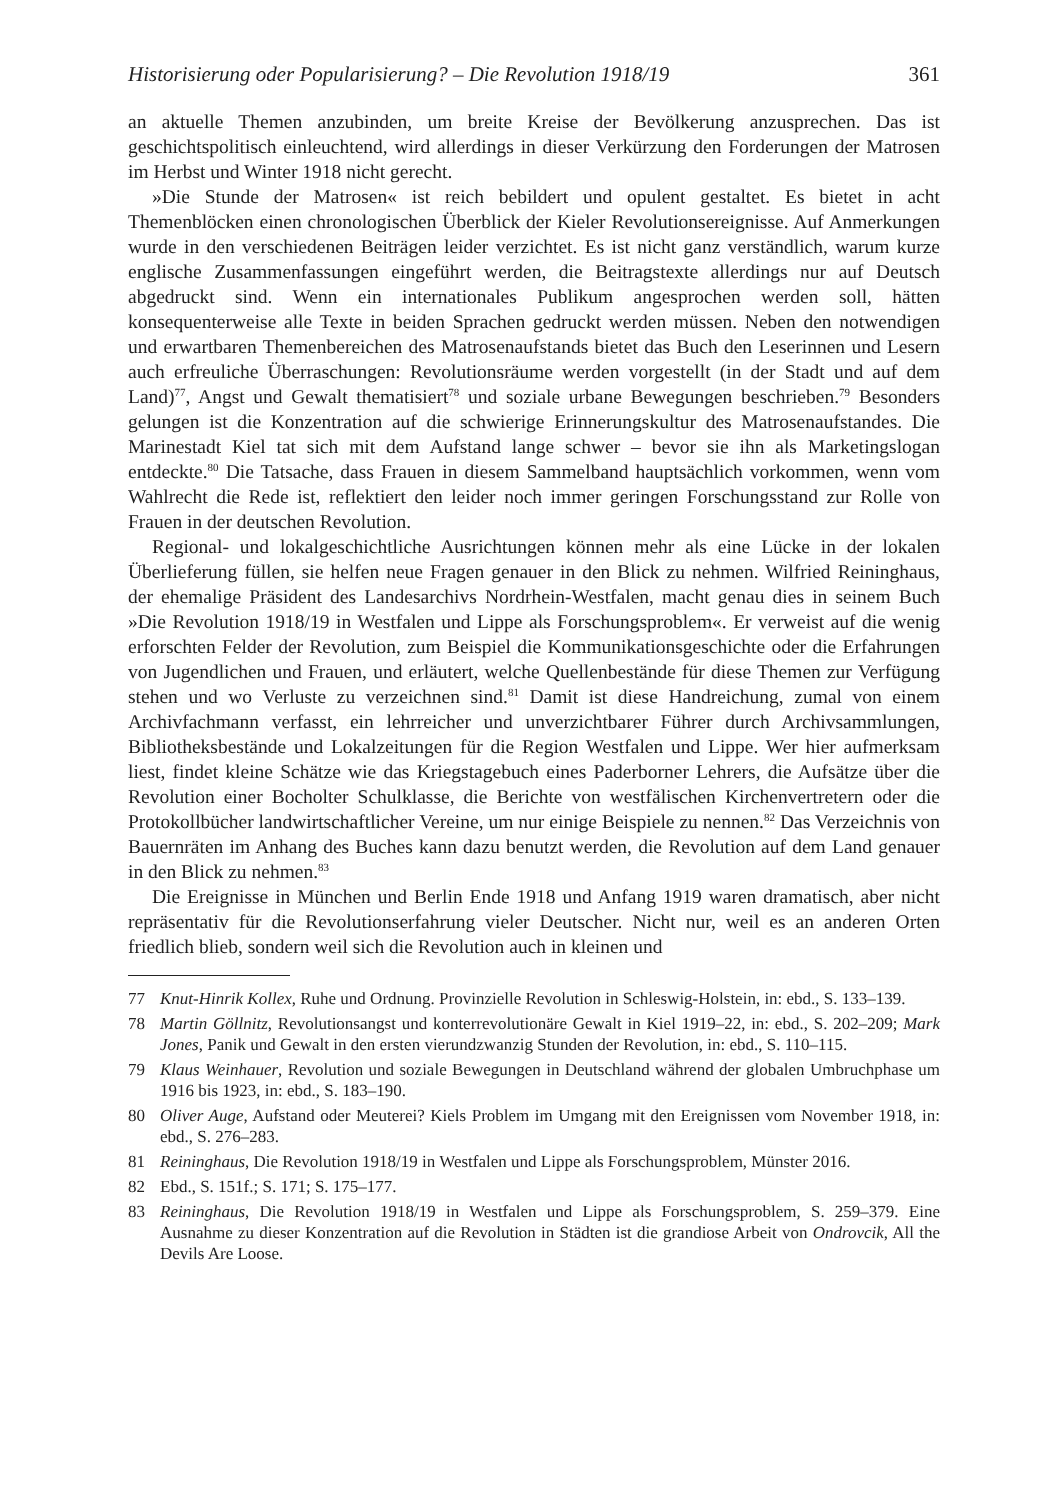Historisierung oder Popularisierung? – Die Revolution 1918/19 361
an aktuelle Themen anzubinden, um breite Kreise der Bevölkerung anzusprechen. Das ist geschichtspolitisch einleuchtend, wird allerdings in dieser Verkürzung den Forderungen der Matrosen im Herbst und Winter 1918 nicht gerecht.
»Die Stunde der Matrosen« ist reich bebildert und opulent gestaltet. Es bietet in acht Themenblöcken einen chronologischen Überblick der Kieler Revolutionsereignisse. Auf Anmerkungen wurde in den verschiedenen Beiträgen leider verzichtet. Es ist nicht ganz verständlich, warum kurze englische Zusammenfassungen eingeführt werden, die Beitragstexte allerdings nur auf Deutsch abgedruckt sind. Wenn ein internationales Publikum angesprochen werden soll, hätten konsequenterweise alle Texte in beiden Sprachen gedruckt werden müssen. Neben den notwendigen und erwartbaren Themenbereichen des Matrosenaufstands bietet das Buch den Leserinnen und Lesern auch erfreuliche Überraschungen: Revolutionsräume werden vorgestellt (in der Stadt und auf dem Land)<sup>77</sup>, Angst und Gewalt thematisiert<sup>78</sup> und soziale urbane Bewegungen beschrieben.<sup>79</sup> Besonders gelungen ist die Konzentration auf die schwierige Erinnerungskultur des Matrosenaufstandes. Die Marinestadt Kiel tat sich mit dem Aufstand lange schwer – bevor sie ihn als Marketingslogan entdeckte.<sup>80</sup> Die Tatsache, dass Frauen in diesem Sammelband hauptsächlich vorkommen, wenn vom Wahlrecht die Rede ist, reflektiert den leider noch immer geringen Forschungsstand zur Rolle von Frauen in der deutschen Revolution.
Regional- und lokalgeschichtliche Ausrichtungen können mehr als eine Lücke in der lokalen Überlieferung füllen, sie helfen neue Fragen genauer in den Blick zu nehmen. Wilfried Reininghaus, der ehemalige Präsident des Landesarchivs Nordrhein-Westfalen, macht genau dies in seinem Buch »Die Revolution 1918/19 in Westfalen und Lippe als Forschungsproblem«. Er verweist auf die wenig erforschten Felder der Revolution, zum Beispiel die Kommunikationsgeschichte oder die Erfahrungen von Jugendlichen und Frauen, und erläutert, welche Quellenbestände für diese Themen zur Verfügung stehen und wo Verluste zu verzeichnen sind.<sup>81</sup> Damit ist diese Handreichung, zumal von einem Archivfachmann verfasst, ein lehrreicher und unverzichtbarer Führer durch Archivsammlungen, Bibliotheksbestände und Lokalzeitungen für die Region Westfalen und Lippe. Wer hier aufmerksam liest, findet kleine Schätze wie das Kriegstagebuch eines Paderborner Lehrers, die Aufsätze über die Revolution einer Bocholter Schulklasse, die Berichte von westfälischen Kirchenvertretern oder die Protokollbücher landwirtschaftlicher Vereine, um nur einige Beispiele zu nennen.<sup>82</sup> Das Verzeichnis von Bauernräten im Anhang des Buches kann dazu benutzt werden, die Revolution auf dem Land genauer in den Blick zu nehmen.<sup>83</sup>
Die Ereignisse in München und Berlin Ende 1918 und Anfang 1919 waren dramatisch, aber nicht repräsentativ für die Revolutionserfahrung vieler Deutscher. Nicht nur, weil es an anderen Orten friedlich blieb, sondern weil sich die Revolution auch in kleinen und
77 Knut-Hinrik Kollex, Ruhe und Ordnung. Provinzielle Revolution in Schleswig-Holstein, in: ebd., S. 133–139.
78 Martin Göllnitz, Revolutionsangst und konterrevolutionäre Gewalt in Kiel 1919–22, in: ebd., S. 202–209; Mark Jones, Panik und Gewalt in den ersten vierundzwanzig Stunden der Revolution, in: ebd., S. 110–115.
79 Klaus Weinhauer, Revolution und soziale Bewegungen in Deutschland während der globalen Umbruchphase um 1916 bis 1923, in: ebd., S. 183–190.
80 Oliver Auge, Aufstand oder Meuterei? Kiels Problem im Umgang mit den Ereignissen vom November 1918, in: ebd., S. 276–283.
81 Reininghaus, Die Revolution 1918/19 in Westfalen und Lippe als Forschungsproblem, Münster 2016.
82 Ebd., S. 151f.; S. 171; S. 175–177.
83 Reininghaus, Die Revolution 1918/19 in Westfalen und Lippe als Forschungsproblem, S. 259–379. Eine Ausnahme zu dieser Konzentration auf die Revolution in Städten ist die grandiose Arbeit von Ondrovcik, All the Devils Are Loose.